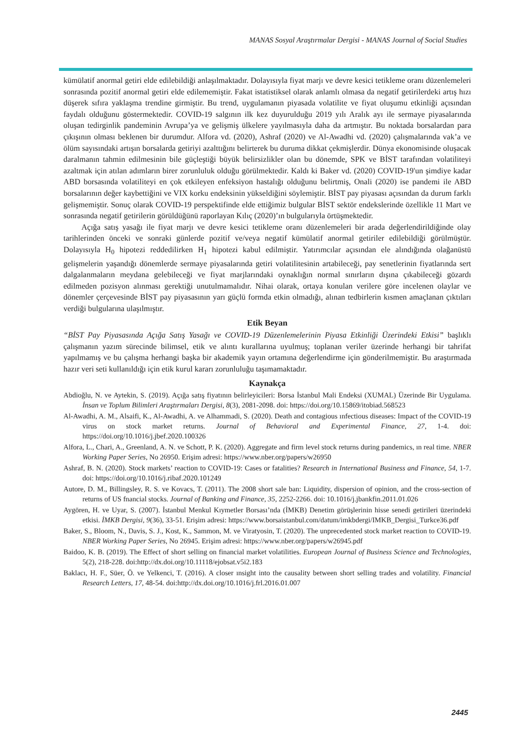MANAS Sosyal Araştırmalar Dergisi - MANAS Journal of Social Studies
kümülatif anormal getiri elde edilebildiği anlaşılmaktadır. Dolayısıyla fiyat marjı ve devre kesici tetikleme oranı düzenlemeleri sonrasında pozitif anormal getiri elde edilememiştir. Fakat istatistiksel olarak anlamlı olmasa da negatif getirilerdeki artış hızı düşerek sıfıra yaklaşma trendine girmiştir. Bu trend, uygulamanın piyasada volatilite ve fiyat oluşumu etkinliği açısından faydalı olduğunu göstermektedir. COVID-19 salgının ilk kez duyurulduğu 2019 yılı Aralık ayı ile sermaye piyasalarında oluşan tedirginlik pandeminin Avrupa’ya ve gelişmiş ülkelere yayılmasıyla daha da artmıştır. Bu noktada borsalardan para çıkışının olması beklenen bir durumdur. Alfora vd. (2020), Ashraf (2020) ve Al-Awadhi vd. (2020) çalışmalarında vak’a ve ölüm sayısındaki artışın borsalarda getiriyi azalttığını belirterek bu duruma dikkat çekmişlerdir. Dünya ekonomisinde oluşacak daralmanın tahmin edilmesinin bile güçleştiği büyük belirsizlikler olan bu dönemde, SPK ve BİST tarafından volatiliteyi azaltmak için atılan adımların birer zorunluluk olduğu görülmektedir. Kaldı ki Baker vd. (2020) COVID-19'un şimdiye kadar ABD borsasında volatiliteyi en çok etkileyen enfeksiyon hastalığı olduğunu belirtmiş, Onali (2020) ise pandemi ile ABD borsalarının değer kaybettiğini ve VIX korku endeksinin yükseldiğini söylemiştir. BİST pay piyasası açısından da durum farklı gelişmemiştir. Sonuç olarak COVID-19 perspektifinde elde ettiğimiz bulgular BİST sektör endekslerinde özellikle 11 Mart ve sonrasında negatif getirilerin görüldüğünü raporlayan Kılıç (2020)’ın bulgularıyla örtüşmektedir.
Açığa satış yasağı ile fiyat marjı ve devre kesici tetikleme oranı düzenlemeleri bir arada değerlendirildiğinde olay tarihlerinden önceki ve sonraki günlerde pozitif ve/veya negatif kümülatif anormal getiriler edilebildiği görülmüştür. Dolayısıyla H<sub>0</sub> hipotezi reddedilirken H<sub>1</sub> hipotezi kabul edilmiştir. Yatırımcılar açısından ele alındığında olağanüstü gelişmelerin yaşandığı dönemlerde sermaye piyasalarında getiri volatilitesinin artabileceği, pay senetlerinin fiyatlarında sert dalgalanmaların meydana gelebileceği ve fiyat marjlarındaki oynaklığın normal sınırların dışına çıkabileceği gözardı edilmeden pozisyon alınması gerektiği unutulmamalıdır. Nihai olarak, ortaya konulan verilere göre incelenen olaylar ve dönemler çerçevesinde BİST pay piyasasının yarı güçlü formda etkin olmadığı, alınan tedbirlerin kısmen amaçlanan çıktıları verdiği bulgularına ulaşılmıştır.
Etik Beyan
“BİST Pay Piyasasında Açığa Satış Yasağı ve COVID-19 Düzenlemelerinin Piyasa Etkinliği Üzerindeki Etkisi” başlıklı çalışmanın yazım sürecinde bilimsel, etik ve alıntı kurallarına uyulmuş; toplanan veriler üzerinde herhangi bir tahrifat yapılmamış ve bu çalışma herhangi başka bir akademik yayın ortamına değerlendirme için gönderilmemiştir. Bu araştırmada hazır veri seti kullanıldığı için etik kurul kararı zorunluluğu taşımamaktadır.
Kaynakça
Abdioğlu, N. ve Aytekin, S. (2019). Açığa satış fiyatının belirleyicileri: Borsa İstanbul Mali Endeksi (XUMAL) Üzerinde Bir Uygulama. İnsan ve Toplum Bilimleri Araştırmaları Dergisi, 8(3), 2081-2098. doi: https://doi.org/10.15869/itobiad.568523
Al-Awadhi, A. M., Alsaifi, K., Al-Awadhi, A. ve Alhammadi, S. (2020). Death and contagious ınfectious diseases: Impact of the COVID-19 virus on stock market returns. Journal of Behavioral and Experimental Finance, 27, 1-4. doi: https://doi.org/10.1016/j.jbef.2020.100326
Alfora, L., Chari, A., Greenland, A. N. ve Schott, P. K. (2020). Aggregate and firm level stock returns during pandemics, ın real time. NBER Working Paper Series, No 26950. Erişim adresi: https://www.nber.org/papers/w26950
Ashraf, B. N. (2020). Stock markets’ reaction to COVID-19: Cases or fatalities? Research in International Business and Finance, 54, 1-7. doi: https://doi.org/10.1016/j.ribaf.2020.101249
Autore, D. M., Billingsley, R. S. ve Kovacs, T. (2011). The 2008 short sale ban: Liquidity, dispersion of opinion, and the cross-section of returns of US fnancial stocks. Journal of Banking and Finance, 35, 2252-2266. doi: 10.1016/j.jbankfin.2011.01.026
Aygören, H. ve Uyar, S. (2007). İstanbul Menkul Kıymetler Borsası’nda (İMKB) Denetim görüşlerinin hisse senedi getirileri üzerindeki etkisi. İMKB Dergisi, 9(36), 33-51. Erişim adresi: https://www.borsaistanbul.com/datum/imkbdergi/IMKB_Dergisi_Turkce36.pdf
Baker, S., Bloom, N., Davis, S. J., Kost, K., Sammon, M. ve Viratyosin, T. (2020). The unprecedented stock market reaction to COVID-19. NBER Working Paper Series, No 26945. Erişim adresi: https://www.nber.org/papers/w26945.pdf
Baidoo, K. B. (2019). The Effect of short selling on financial market volatilities. European Journal of Business Science and Technologies, 5(2), 218-228. doi:http://dx.doi.org/10.11118/ejobsat.v5i2.183
Baklacı, H. F., Süer, Ö. ve Yelkenci, T. (2016). A closer ınsight into the causality between short selling trades and volatility. Financial Research Letters, 17, 48-54. doi:http://dx.doi.org/10.1016/j.frl.2016.01.007
2445